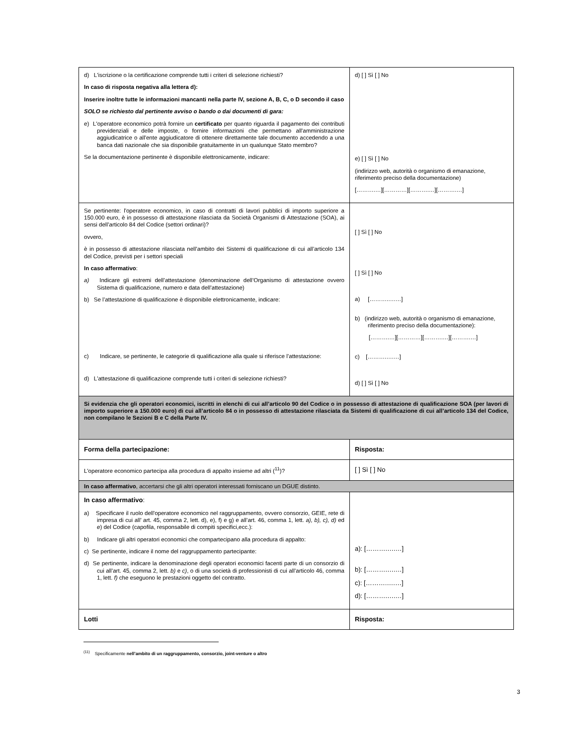| d) L'iscrizione o la certificazione comprende tutti i criteri di selezione richiesti? In caso di risposta negativa alla lettera d): Inserire inoltre tutte le informazioni mancanti nella parte IV, sezione A, B, C, o D secondo il caso SOLO se richiesto dal pertinente avviso o bando o dai documenti di gara: e) L'operatore economico potrà fornire un certificato per quanto riguarda il pagamento dei contributi previdenziali e delle imposte, o fornire informazioni che permettano all'amministrazione aggiudicatrice o all'ente aggiudicatore di ottenere direttamente tale documento accedendo a una banca dati nazionale che sia disponibile gratuitamente in un qualunque Stato membro? Se la documentazione pertinente è disponibile elettronicamente, indicare: | d) [ ] Sì [ ] No e) [ ] Sì [ ] No (indirizzo web, autorità o organismo di emanazione, riferimento preciso della documentazione) [……….…][…………][……….…][……….…] |
| Se pertinente: l'operatore economico, in caso di contratti di lavori pubblici di importo superiore a 150.000 euro, è in possesso di attestazione rilasciata da Società Organismi di Attestazione (SOA), ai sensi dell’articolo 84 del Codice (settori ordinari)? ovvero, è in possesso di attestazione rilasciata nell’ambito dei Sistemi di qualificazione di cui all’articolo 134 del Codice, previsti per i settori speciali In caso affermativo : a) Indicare gli estremi dell’attestazione (denominazione dell’Organismo di attestazione ovvero Sistema di qualificazione, numero e data dell’attestazione) b) Se l’attestazione di qualificazione è disponibile elettronicamente, indicare: c) Indicare, se pertinente, le categorie di qualificazione alla quale si riferisce l’attestazione: d) L'attestazione di qualificazione comprende tutti i criteri di selezione richiesti? | [ ] Sì [ ] No [ ] Sì [ ] No a) [……….….…] b) (indirizzo web, autorità o organismo di emanazione, riferimento preciso della documentazione): [……….…][…………][……….…][……….…] c) [……….….…] d) [ ] Sì [ ] No |
| Si evidenzia che gli operatori economici, iscritti in elenchi di cui all’articolo 90 del Codice o in possesso di attestazione di qualificazione SOA (per lavori di importo superiore a 150.000 euro) di cui all’articolo 84 o in possesso di attestazione rilasciata da Sistemi di qualificazione di cui all’articolo 134 del Codice, non compilano le Sezioni B e C della Parte IV. | |
| Forma della partecipazione: | Risposta: |
| L'operatore economico partecipa alla procedura di appalto insieme ad altri (<sup>11</sup>)? | [ ] Sì [ ] No |
| In caso affermativo , accertarsi che gli altri operatori interessati forniscano un DGUE distinto. | |
| In caso affermativo : a) Specificare il ruolo dell'operatore economico nel raggruppamento, ovvero consorzio, GEIE, rete di impresa di cui all’ art. 45, comma 2, lett. d), e), f) e g) e all’art. 46, comma 1, lett. a), b), c), d) ed e ) del Codice (capofila, responsabile di compiti specifici,ecc.): b) Indicare gli altri operatori economici che compartecipano alla procedura di appalto: c) Se pertinente, indicare il nome del raggruppamento partecipante: d) Se pertinente, indicare la denominazione degli operatori economici facenti parte di un consorzio di cui all’art. 45, comma 2, lett. b) e c) , o di una società di professionisti di cui all’articolo 46, comma 1, lett. f) che eseguono le prestazioni oggetto del contratto. | a): [……….….…] b): [……….….…] c): [……….….…] d): [……….….…] |
| Lotti | Risposta: |
<sup>(11)</sup> Specificamente nell’ambito di un raggruppamento, consorzio, joint-venture o altro
3